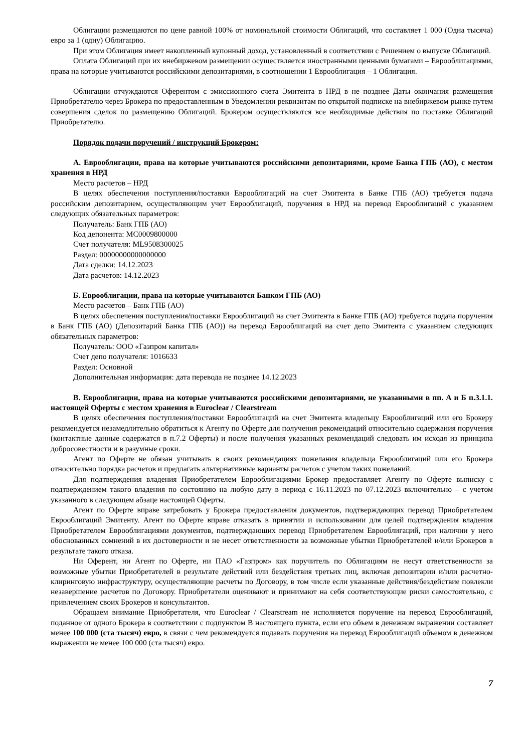Облигации размещаются по цене равной 100% от номинальной стоимости Облигаций, что составляет 1 000 (Одна тысяча) евро за 1 (одну) Облигацию.
При этом Облигация имеет накопленный купонный доход, установленный в соответствии с Решением о выпуске Облигаций.
Оплата Облигаций при их внебиржевом размещении осуществляется иностранными ценными бумагами – Еврооблигациями, права на которые учитываются российскими депозитариями, в соотношении 1 Еврооблигация – 1 Облигация.
Облигации отчуждаются Оферентом с эмиссионного счета Эмитента в НРД в не позднее Даты окончания размещения Приобретателю через Брокера по предоставленным в Уведомлении реквизитам по открытой подписке на внебиржевом рынке путем совершения сделок по размещению Облигаций. Брокером осуществляются все необходимые действия по поставке Облигаций Приобретателю.
Порядок подачи поручений / инструкций Брокером:
А. Еврооблигации, права на которые учитываются российскими депозитариями, кроме Банка ГПБ (АО), с местом хранения в НРД
Место расчетов – НРД
В целях обеспечения поступления/поставки Еврооблигаций на счет Эмитента в Банке ГПБ (АО) требуется подача российским депозитарием, осуществляющим учет Еврооблигаций, поручения в НРД на перевод Еврооблигаций с указанием следующих обязательных параметров:
Получатель: Банк ГПБ (АО)
Код депонента: MC0009800000
Счет получателя: ML9508300025
Раздел: 00000000000000000
Дата сделки: 14.12.2023
Дата расчетов: 14.12.2023
Б. Еврооблигации, права на которые учитываются Банком ГПБ (АО)
Место расчетов – Банк ГПБ (АО)
В целях обеспечения поступления/поставки Еврооблигаций на счет Эмитента в Банке ГПБ (АО) требуется подача поручения в Банк ГПБ (АО) (Депозитарий Банка ГПБ (АО)) на перевод Еврооблигаций на счет депо Эмитента с указанием следующих обязательных параметров:
Получатель: ООО «Газпром капитал»
Счет депо получателя: 1016633
Раздел: Основной
Дополнительная информация: дата перевода не позднее 14.12.2023
В. Еврооблигации, права на которые учитываются российскими депозитариями, не указанными в пп. А и Б п.3.1.1. настоящей Оферты с местом хранения в Euroclear / Clearstream
В целях обеспечения поступления/поставки Еврооблигаций на счет Эмитента владельцу Еврооблигаций или его Брокеру рекомендуется незамедлительно обратиться к Агенту по Оферте для получения рекомендаций относительно содержания поручения (контактные данные содержатся в п.7.2 Оферты) и после получения указанных рекомендаций следовать им исходя из принципа добросовестности и в разумные сроки.
Агент по Оферте не обязан учитывать в своих рекомендациях пожелания владельца Еврооблигаций или его Брокера относительно порядка расчетов и предлагать альтернативные варианты расчетов с учетом таких пожеланий.
Для подтверждения владения Приобретателем Еврооблигациями Брокер предоставляет Агенту по Оферте выписку с подтверждением такого владения по состоянию на любую дату в период с 16.11.2023 по 07.12.2023 включительно – с учетом указанного в следующем абзаце настоящей Оферты.
Агент по Оферте вправе затребовать у Брокера предоставления документов, подтверждающих перевод Приобретателем Еврооблигаций Эмитенту. Агент по Оферте вправе отказать в принятии и использовании для целей подтверждения владения Приобретателем Еврооблигациями документов, подтверждающих перевод Приобретателем Еврооблигаций, при наличии у него обоснованных сомнений в их достоверности и не несет ответственности за возможные убытки Приобретателей и/или Брокеров в результате такого отказа.
Ни Оферент, ни Агент по Оферте, ни ПАО «Газпром» как поручитель по Облигациям не несут ответственности за возможные убытки Приобретателей в результате действий или бездействия третьих лиц, включая депозитарии и/или расчетно-клиринговую инфраструктуру, осуществляющие расчеты по Договору, в том числе если указанные действия/бездействие повлекли незавершение расчетов по Договору. Приобретатели оценивают и принимают на себя соответствующие риски самостоятельно, с привлечением своих Брокеров и консультантов.
Обращаем внимание Приобретателя, что Euroclear / Clearstream не исполняется поручение на перевод Еврооблигаций, поданное от одного Брокера в соответствии с подпунктом В настоящего пункта, если его объем в денежном выражении составляет менее 100 000 (ста тысяч) евро, в связи с чем рекомендуется подавать поручения на перевод Еврооблигаций объемом в денежном выражении не менее 100 000 (ста тысяч) евро.
7